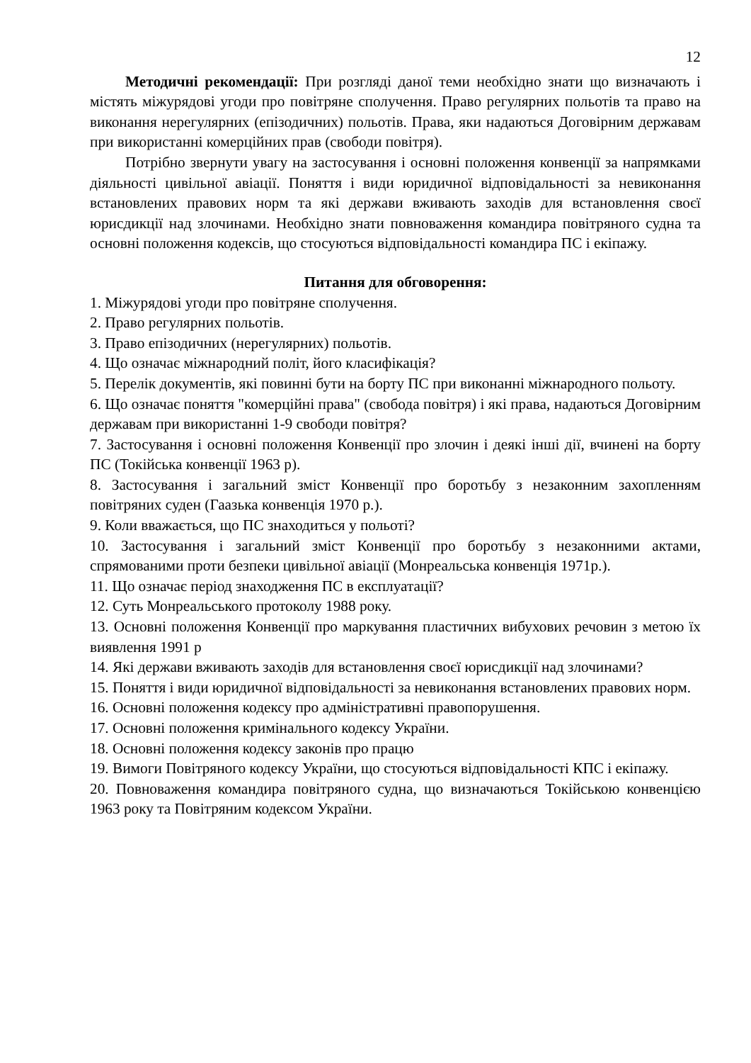12
Методичні рекомендації: При розгляді даної теми необхідно знати що визначають і містять міжурядові угоди про повітряне сполучення. Право регулярних польотів та право на виконання нерегулярних (епізодичних) польотів. Права, яки надаються Договірним державам при використанні комерційних прав (свободи повітря).
Потрібно звернути увагу на застосування і основні положення конвенції за напрямками діяльності цивільної авіації. Поняття і види юридичної відповідальності за невиконання встановлених правових норм та які держави вживають заходів для встановлення своєї юрисдикції над злочинами. Необхідно знати повноваження командира повітряного судна та основні положення кодексів, що стосуються відповідальності командира ПС і екіпажу.
Питання для обговорення:
1. Міжурядові угоди про повітряне сполучення.
2. Право регулярних польотів.
3. Право епізодичних (нерегулярних) польотів.
4. Що означає міжнародний політ, його класифікація?
5. Перелік документів, які повинні бути на борту ПС при виконанні міжнародного польоту.
6. Що означає поняття "комерційні права" (свобода повітря) і які права, надаються Договірним державам при використанні 1-9 свободи повітря?
7. Застосування і основні положення Конвенції про злочин і деякі інші дії, вчинені на борту ПС (Токійська конвенції 1963 р).
8. Застосування і загальний зміст Конвенції про боротьбу з незаконним захопленням повітряних суден (Гаазька конвенція 1970 р.).
9. Коли вважається, що ПС знаходиться у польоті?
10. Застосування і загальний зміст Конвенції про боротьбу з незаконними актами, спрямованими проти безпеки цивільної авіації (Монреальська конвенція 1971р.).
11. Що означає період знаходження ПС в експлуатації?
12. Суть Монреальського протоколу 1988 року.
13. Основні положення Конвенції про маркування пластичних вибухових речовин з метою їх виявлення 1991 р
14. Які держави вживають заходів для встановлення своєї юрисдикції над злочинами?
15. Поняття і види юридичної відповідальності за невиконання встановлених правових норм.
16. Основні положення кодексу про адміністративні правопорушення.
17. Основні положення кримінального кодексу України.
18. Основні положення кодексу законів про працю
19. Вимоги Повітряного кодексу України, що стосуються відповідальності КПС і екіпажу.
20. Повноваження командира повітряного судна, що визначаються Токійською конвенцією 1963 року та Повітряним кодексом України.